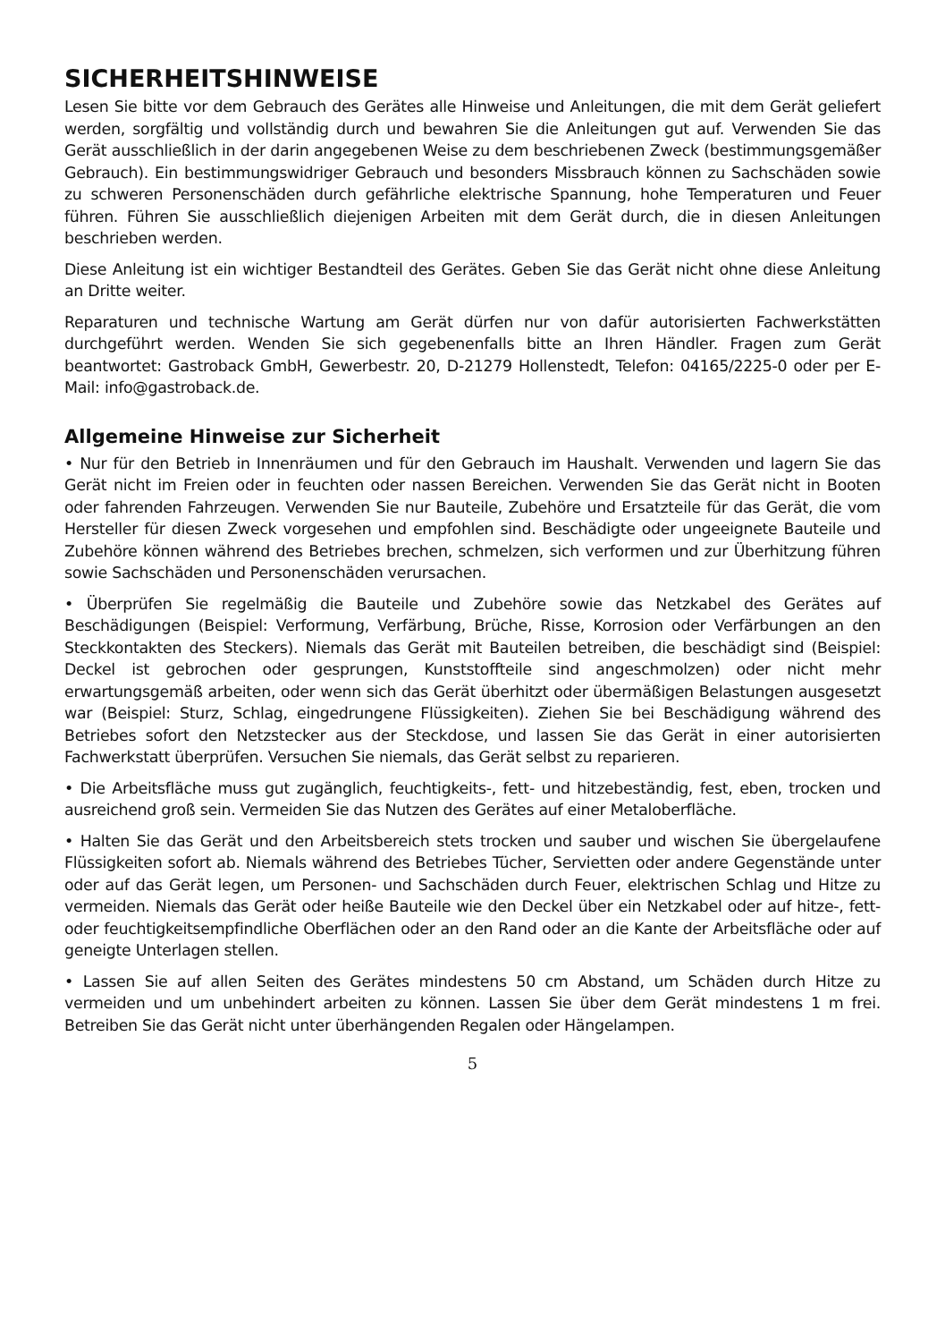SICHERHEITSHINWEISE
Lesen Sie bitte vor dem Gebrauch des Gerätes alle Hinweise und Anleitungen, die mit dem Gerät geliefert werden, sorgfältig und vollständig durch und bewahren Sie die Anleitungen gut auf. Verwenden Sie das Gerät ausschließlich in der darin angegebenen Weise zu dem beschriebenen Zweck (bestimmungsgemäßer Gebrauch). Ein bestimmungswidriger Gebrauch und besonders Missbrauch können zu Sachschäden sowie zu schweren Personenschäden durch gefährliche elektrische Spannung, hohe Temperaturen und Feuer führen. Führen Sie ausschließlich diejenigen Arbeiten mit dem Gerät durch, die in diesen Anleitungen beschrieben werden.
Diese Anleitung ist ein wichtiger Bestandteil des Gerätes. Geben Sie das Gerät nicht ohne diese Anleitung an Dritte weiter.
Reparaturen und technische Wartung am Gerät dürfen nur von dafür autorisierten Fachwerkstätten durchgeführt werden. Wenden Sie sich gegebenenfalls bitte an Ihren Händler. Fragen zum Gerät beantwortet: Gastroback GmbH, Gewerbestr. 20, D-21279 Hollenstedt, Telefon: 04165/2225-0 oder per E-Mail: info@gastroback.de.
Allgemeine Hinweise zur Sicherheit
• Nur für den Betrieb in Innenräumen und für den Gebrauch im Haushalt. Verwenden und lagern Sie das Gerät nicht im Freien oder in feuchten oder nassen Bereichen. Verwenden Sie das Gerät nicht in Booten oder fahrenden Fahrzeugen. Verwenden Sie nur Bauteile, Zubehöre und Ersatzteile für das Gerät, die vom Hersteller für diesen Zweck vorgesehen und empfohlen sind. Beschädigte oder ungeeignete Bauteile und Zubehöre können während des Betriebes brechen, schmelzen, sich verformen und zur Überhitzung führen sowie Sachschäden und Personenschäden verursachen.
• Überprüfen Sie regelmäßig die Bauteile und Zubehöre sowie das Netzkabel des Gerätes auf Beschädigungen (Beispiel: Verformung, Verfärbung, Brüche, Risse, Korrosion oder Verfärbungen an den Steckkontakten des Steckers). Niemals das Gerät mit Bauteilen betreiben, die beschädigt sind (Beispiel: Deckel ist gebrochen oder gesprungen, Kunststoffteile sind angeschmolzen) oder nicht mehr erwartungsgemäß arbeiten, oder wenn sich das Gerät überhitzt oder übermäßigen Belastungen ausgesetzt war (Beispiel: Sturz, Schlag, eingedrungene Flüssigkeiten). Ziehen Sie bei Beschädigung während des Betriebes sofort den Netzstecker aus der Steckdose, und lassen Sie das Gerät in einer autorisierten Fachwerkstatt überprüfen. Versuchen Sie niemals, das Gerät selbst zu reparieren.
• Die Arbeitsfläche muss gut zugänglich, feuchtigkeits-, fett- und hitzebeständig, fest, eben, trocken und ausreichend groß sein. Vermeiden Sie das Nutzen des Gerätes auf einer Metaloberfläche.
• Halten Sie das Gerät und den Arbeitsbereich stets trocken und sauber und wischen Sie übergelaufene Flüssigkeiten sofort ab. Niemals während des Betriebes Tücher, Servietten oder andere Gegenstände unter oder auf das Gerät legen, um Personen- und Sachschäden durch Feuer, elektrischen Schlag und Hitze zu vermeiden. Niemals das Gerät oder heiße Bauteile wie den Deckel über ein Netzkabel oder auf hitze-, fett- oder feuchtigkeitsempfindliche Oberflächen oder an den Rand oder an die Kante der Arbeitsfläche oder auf geneigte Unterlagen stellen.
• Lassen Sie auf allen Seiten des Gerätes mindestens 50 cm Abstand, um Schäden durch Hitze zu vermeiden und um unbehindert arbeiten zu können. Lassen Sie über dem Gerät mindestens 1 m frei. Betreiben Sie das Gerät nicht unter überhängenden Regalen oder Hängelampen.
5